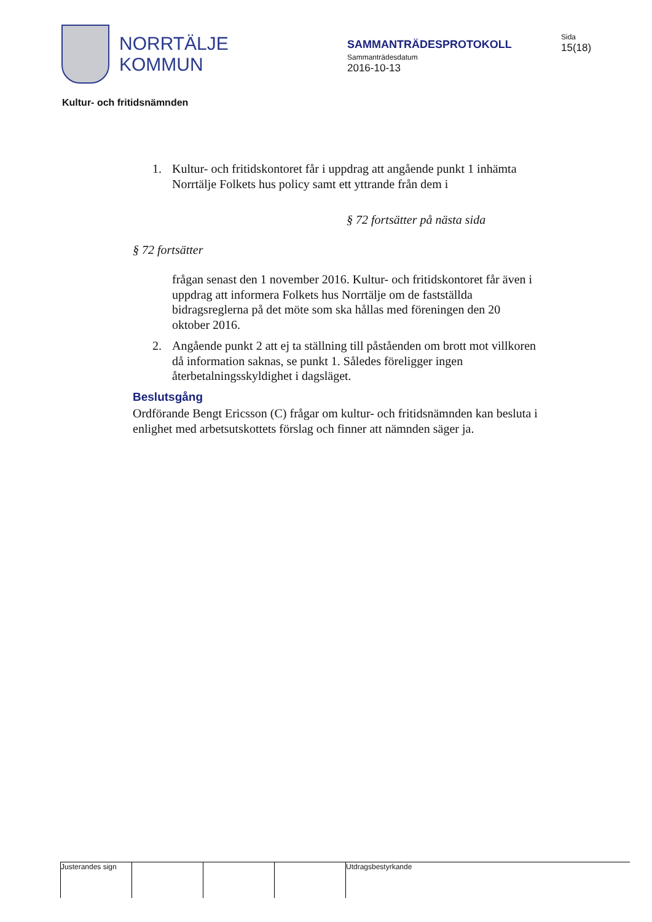NORRTÄLJE
KOMMUN
SAMMANTRÄDESPROTOKOLL
Sammanträdesdatum
2016-10-13
Sida
15(18)
Kultur- och fritidsnämnden
1. Kultur- och fritidskontoret får i uppdrag att angående punkt 1 inhämta Norrtälje Folkets hus policy samt ett yttrande från dem i
§ 72 fortsätter på nästa sida
§ 72 fortsätter
frågan senast den 1 november 2016. Kultur- och fritidskontoret får även i uppdrag att informera Folkets hus Norrtälje om de fastställda bidragsreglerna på det möte som ska hållas med föreningen den 20 oktober 2016.
2. Angående punkt 2 att ej ta ställning till påståenden om brott mot villkoren då information saknas, se punkt 1. Således föreligger ingen återbetalningsskyldighet i dagsläget.
Beslutsgång
Ordförande Bengt Ericsson (C) frågar om kultur- och fritidsnämnden kan besluta i enlighet med arbetsutskottets förslag och finner att nämnden säger ja.
Justerandes sign
Utdragsbestyrkande